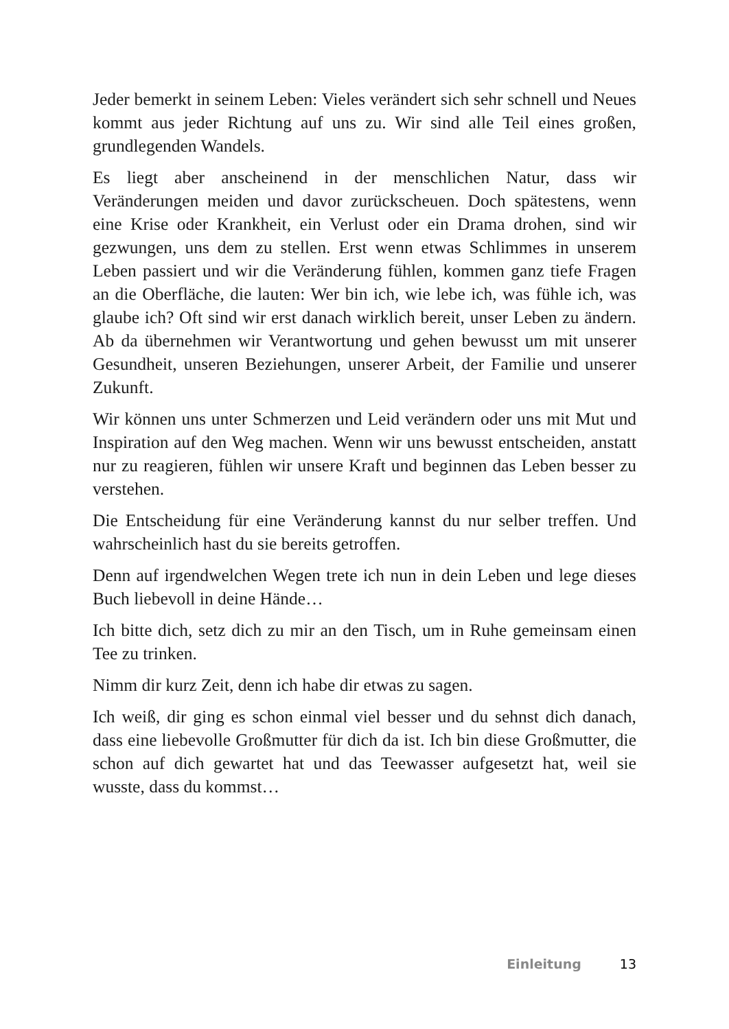Jeder bemerkt in seinem Leben: Vieles verändert sich sehr schnell und Neues kommt aus jeder Richtung auf uns zu. Wir sind alle Teil eines großen, grundlegenden Wandels.
Es liegt aber anscheinend in der menschlichen Natur, dass wir Veränderungen meiden und davor zurückscheuen. Doch spätestens, wenn eine Krise oder Krankheit, ein Verlust oder ein Drama drohen, sind wir gezwungen, uns dem zu stellen. Erst wenn etwas Schlimmes in unserem Leben passiert und wir die Veränderung fühlen, kommen ganz tiefe Fragen an die Oberfläche, die lauten: Wer bin ich, wie lebe ich, was fühle ich, was glaube ich? Oft sind wir erst danach wirklich bereit, unser Leben zu ändern. Ab da übernehmen wir Verantwortung und gehen bewusst um mit unserer Gesundheit, unseren Beziehungen, unserer Arbeit, der Familie und unserer Zukunft.
Wir können uns unter Schmerzen und Leid verändern oder uns mit Mut und Inspiration auf den Weg machen. Wenn wir uns bewusst entscheiden, anstatt nur zu reagieren, fühlen wir unsere Kraft und beginnen das Leben besser zu verstehen.
Die Entscheidung für eine Veränderung kannst du nur selber treffen. Und wahrscheinlich hast du sie bereits getroffen.
Denn auf irgendwelchen Wegen trete ich nun in dein Leben und lege dieses Buch liebevoll in deine Hände…
Ich bitte dich, setz dich zu mir an den Tisch, um in Ruhe gemeinsam einen Tee zu trinken.
Nimm dir kurz Zeit, denn ich habe dir etwas zu sagen.
Ich weiß, dir ging es schon einmal viel besser und du sehnst dich danach, dass eine liebevolle Großmutter für dich da ist. Ich bin diese Großmutter, die schon auf dich gewartet hat und das Teewasser aufgesetzt hat, weil sie wusste, dass du kommst…
Einleitung 13